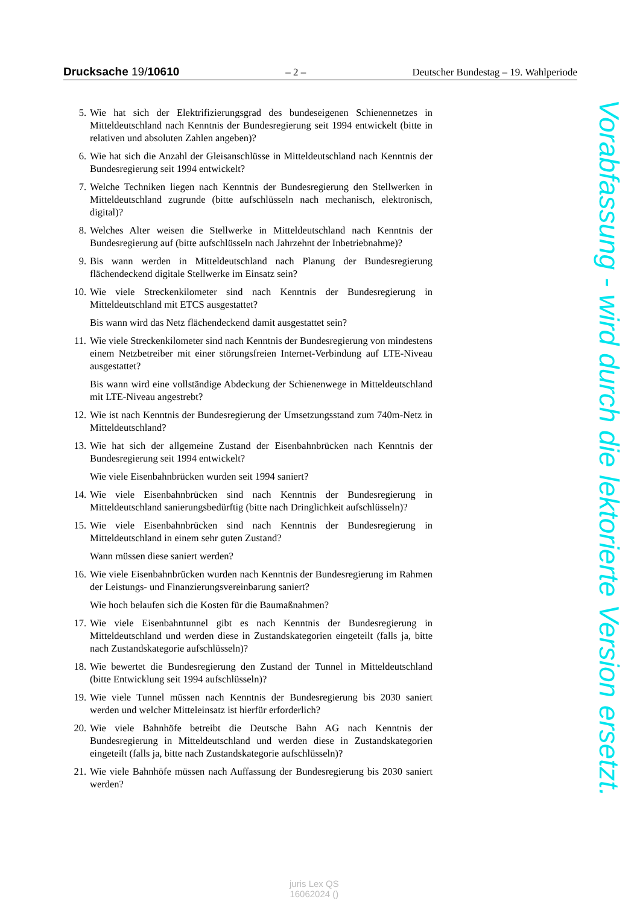Drucksache 19/10610 – 2 – Deutscher Bundestag – 19. Wahlperiode
5. Wie hat sich der Elektrifizierungsgrad des bundeseigenen Schienennetzes in Mitteldeutschland nach Kenntnis der Bundesregierung seit 1994 entwickelt (bitte in relativen und absoluten Zahlen angeben)?
6. Wie hat sich die Anzahl der Gleisanschlüsse in Mitteldeutschland nach Kenntnis der Bundesregierung seit 1994 entwickelt?
7. Welche Techniken liegen nach Kenntnis der Bundesregierung den Stellwerken in Mitteldeutschland zugrunde (bitte aufschlüsseln nach mechanisch, elektronisch, digital)?
8. Welches Alter weisen die Stellwerke in Mitteldeutschland nach Kenntnis der Bundesregierung auf (bitte aufschlüsseln nach Jahrzehnt der Inbetriebnahme)?
9. Bis wann werden in Mitteldeutschland nach Planung der Bundesregierung flächendeckend digitale Stellwerke im Einsatz sein?
10. Wie viele Streckenkilometer sind nach Kenntnis der Bundesregierung in Mitteldeutschland mit ETCS ausgestattet?
Bis wann wird das Netz flächendeckend damit ausgestattet sein?
11. Wie viele Streckenkilometer sind nach Kenntnis der Bundesregierung von mindestens einem Netzbetreiber mit einer störungsfreien Internet-Verbindung auf LTE-Niveau ausgestattet?
Bis wann wird eine vollständige Abdeckung der Schienenwege in Mitteldeutschland mit LTE-Niveau angestrebt?
12. Wie ist nach Kenntnis der Bundesregierung der Umsetzungsstand zum 740m-Netz in Mitteldeutschland?
13. Wie hat sich der allgemeine Zustand der Eisenbahnbrücken nach Kenntnis der Bundesregierung seit 1994 entwickelt?
Wie viele Eisenbahnbrücken wurden seit 1994 saniert?
14. Wie viele Eisenbahnbrücken sind nach Kenntnis der Bundesregierung in Mitteldeutschland sanierungsbedürftig (bitte nach Dringlichkeit aufschlüsseln)?
15. Wie viele Eisenbahnbrücken sind nach Kenntnis der Bundesregierung in Mitteldeutschland in einem sehr guten Zustand?
Wann müssen diese saniert werden?
16. Wie viele Eisenbahnbrücken wurden nach Kenntnis der Bundesregierung im Rahmen der Leistungs- und Finanzierungsvereinbarung saniert?
Wie hoch belaufen sich die Kosten für die Baumaßnahmen?
17. Wie viele Eisenbahntunnel gibt es nach Kenntnis der Bundesregierung in Mitteldeutschland und werden diese in Zustandskategorien eingeteilt (falls ja, bitte nach Zustandskategorie aufschlüsseln)?
18. Wie bewertet die Bundesregierung den Zustand der Tunnel in Mitteldeutschland (bitte Entwicklung seit 1994 aufschlüsseln)?
19. Wie viele Tunnel müssen nach Kenntnis der Bundesregierung bis 2030 saniert werden und welcher Mitteleinsatz ist hierfür erforderlich?
20. Wie viele Bahnhöfe betreibt die Deutsche Bahn AG nach Kenntnis der Bundesregierung in Mitteldeutschland und werden diese in Zustandskategorien eingeteilt (falls ja, bitte nach Zustandskategorie aufschlüsseln)?
21. Wie viele Bahnhöfe müssen nach Auffassung der Bundesregierung bis 2030 saniert werden?
Vorabfassung - wird durch die lektorierte Version ersetzt.
juris Lex QS
16062024 ()